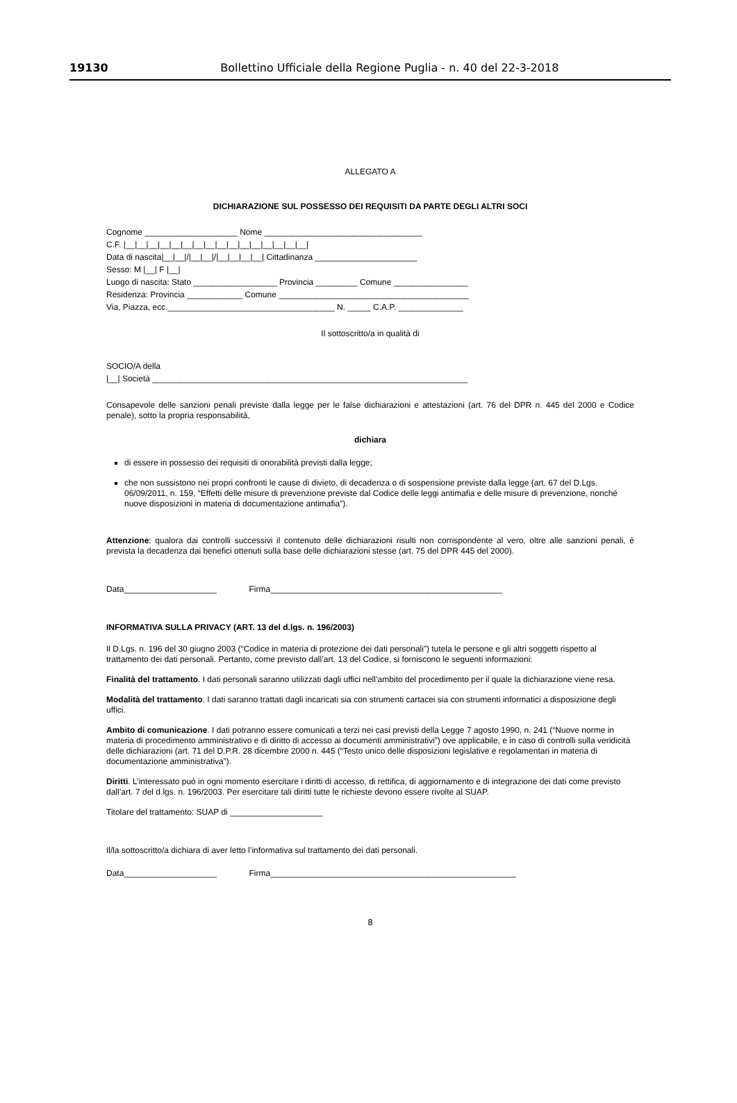19130
Bollettino Ufficiale della Regione Puglia - n. 40 del 22-3-2018
ALLEGATO A
DICHIARAZIONE SUL POSSESSO DEI REQUISITI DA PARTE DEGLI ALTRI SOCI
Cognome ____________________ Nome __________________________________
C.F. |__|__|__|__|__|__|__|__|__|__|__|__|__|__|__|__|
Data di nascita|__|__|/|__|__|/|__|__|__|__| Cittadinanza ______________________
Sesso: M |__| F |__|
Luogo di nascita: Stato __________________ Provincia _________ Comune ________________
Residenza: Provincia ____________ Comune _________________________________________
Via, Piazza, ecc.____________________________________ N. _____ C.A.P. ______________
Il sottoscritto/a in qualità di
SOCIO/A della
|__| Società ____________________________________________________________________
Consapevole delle sanzioni penali previste dalla legge per le false dichiarazioni e attestazioni (art. 76 del DPR n. 445 del 2000 e Codice penale), sotto la propria responsabilità,
dichiara
di essere in possesso dei requisiti di onorabilità previsti dalla legge;
che non sussistono nei propri confronti le cause di divieto, di decadenza o di sospensione previste dalla legge (art. 67 del D.Lgs. 06/09/2011, n. 159, “Effetti delle misure di prevenzione previste dal Codice delle leggi antimafia e delle misure di prevenzione, nonché nuove disposizioni in materia di documentazione antimafia”).
Attenzione: qualora dai controlli successivi il contenuto delle dichiarazioni risulti non corrispondente al vero, oltre alle sanzioni penali, è prevista la decadenza dai benefici ottenuti sulla base delle dichiarazioni stesse (art. 75 del DPR 445 del 2000).
Data____________________ Firma__________________________________________________
INFORMATIVA SULLA PRIVACY (ART. 13 del d.lgs. n. 196/2003)
Il D.Lgs. n. 196 del 30 giugno 2003 (“Codice in materia di protezione dei dati personali”) tutela le persone e gli altri soggetti rispetto al trattamento dei dati personali. Pertanto, come previsto dall’art. 13 del Codice, si forniscono le seguenti informazioni:
Finalità del trattamento. I dati personali saranno utilizzati dagli uffici nell’ambito del procedimento per il quale la dichiarazione viene resa.
Modalità del trattamento. I dati saranno trattati dagli incaricati sia con strumenti cartacei sia con strumenti informatici a disposizione degli uffici.
Ambito di comunicazione. I dati potranno essere comunicati a terzi nei casi previsti della Legge 7 agosto 1990, n. 241 (“Nuove norme in materia di procedimento amministrativo e di diritto di accesso ai documenti amministrativi”) ove applicabile, e in caso di controlli sulla veridicità delle dichiarazioni (art. 71 del D.P.R. 28 dicembre 2000 n. 445 (“Testo unico delle disposizioni legislative e regolamentari in materia di documentazione amministrativa”).
Diritti. L’interessato può in ogni momento esercitare i diritti di accesso, di rettifica, di aggiornamento e di integrazione dei dati come previsto dall’art. 7 del d.lgs. n. 196/2003. Per esercitare tali diritti tutte le richieste devono essere rivolte al SUAP.
Titolare del trattamento: SUAP di ____________________
Il/la sottoscritto/a dichiara di aver letto l’informativa sul trattamento dei dati personali.
Data____________________ Firma_____________________________________________________
8